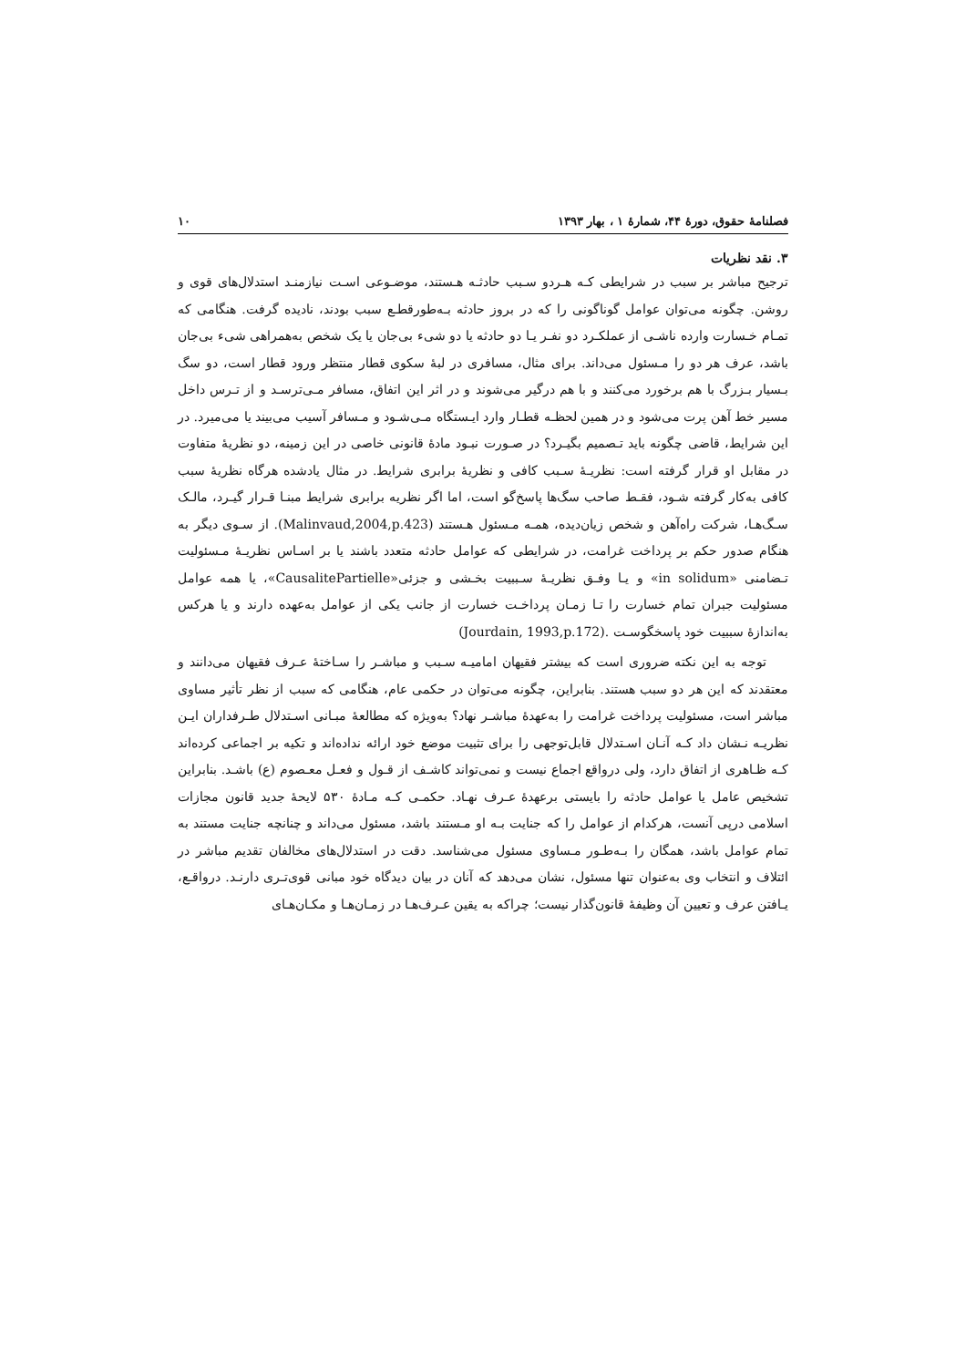فصلنامهٔ حقوق، دورهٔ ۴۴، شمارهٔ ۱ ، بهار ۱۳۹۳ ۱۰
۳. نقد نظریات
ترجیح مباشر بر سبب در شرایطی کـه هـردو سـبب حادثـه هـستند، موضـوعی اسـت نیازمنـد استدلال‌های قوی و روشن. چگونه می‌توان عوامل گوناگونی را که در بروز حادثه بـه‌طورقطـع سبب بودند، نادیده گرفت. هنگامی که تمـام خـسارت وارده ناشـی از عملکـرد دو نفـر یـا دو حادثه یا دو شیء بی‌جان یا یک شخص به‌همراهی شیء بی‌جان باشد، عرف هر دو را مـسئول می‌داند. برای مثال، مسافری در لبهٔ سکوی قطار منتظر ورود قطار است، دو سگ بـسیار بـزرگ با هم برخورد می‌کنند و با هم درگیر می‌شوند و در اثر این اتفاق، مسافر مـی‌ترسـد و از تـرس داخل مسیر خط آهن پرت می‌شود و در همین لحظـه قطـار وارد ایـستگاه مـی‌شـود و مـسافر آسیب می‌بیند یا می‌میرد. در این شرایط، قاضی چگونه باید تـصمیم بگیـرد؟ در صـورت نبـود مادهٔ قانونی خاصی در این زمینه، دو نظریهٔ متفاوت در مقابل او قرار گرفته است: نظریـهٔ سـبب کافی و نظریهٔ برابری شرایط. در مثال یادشده هرگاه نظریهٔ سبب کافی به‌کار گرفته شـود، فقـط صاحب سگ‌ها پاسخ‌گو است، اما اگر نظریه برابری شرایط مبنـا قـرار گیـرد، مالـک سـگ‌هـا، شرکت راه‌آهن و شخص زیان‌دیده، همـه مـسئول هـستند (Malinvaud,2004,p.423). از سـوی دیگر به هنگام صدور حکم بر پرداخت غرامت، در شرایطی که عوامل حادثه متعدد باشند یا بر اسـاس نظریـهٔ مـسئولیت تـضامنی «in solidum» و یـا وفـق نظریـهٔ سـببیت بخـشی و جزئی«CausalitePartielle»، یا همه عوامل مسئولیت جبران تمام خسارت را تـا زمـان پرداخـت خسارت از جانب یکی از عوامل به‌عهده دارند و یا هرکس به‌اندازهٔ سببیت خود پاسخگوسـت .(Jourdain, 1993,p.172)
توجه به این نکته ضروری است که بیشتر فقیهان امامیـه سـبب و مباشـر را سـاختهٔ عـرف فقیهان می‌دانند و معتقدند که این هر دو سبب هستند. بنابراین، چگونه می‌توان در حکمی عام، هنگامی که سبب از نظر تأثیر مساوی مباشر است، مسئولیت پرداخت غرامت را به‌عهدهٔ مباشـر نهاد؟ به‌ویژه که مطالعهٔ مبـانی اسـتدلال طـرفداران ایـن نظریـه نـشان داد کـه آنـان اسـتدلال قابل‌توجهی را برای تثبیت موضع خود ارائه نداده‌اند و تکیه بر اجماعی کرده‌اند کـه ظـاهری از اتفاق دارد، ولی درواقع اجماع نیست و نمی‌تواند کاشـف از قـول و فعـل معـصوم (ع) باشـد. بنابراین تشخیص عامل یا عوامل حادثه را بایستی برعهدهٔ عـرف نهـاد. حکمـی کـه مـادهٔ ۵۳۰ لایحهٔ جدید قانون مجازات اسلامی درپی آنست، هرکدام از عوامل را که جنایت بـه او مـستند باشد، مسئول می‌داند و چنانچه جنایت مستند به تمام عوامل باشد، همگان را بـه‌طـور مـساوی مسئول می‌شناسد. دقت در استدلال‌های مخالفان تقدیم مباشر در ائتلاف و انتخاب وی به‌عنوان تنها مسئول، نشان می‌دهد که آنان در بیان دیدگاه خود مبانی قوی‌تـری دارنـد. درواقـع، یـافتن عرف و تعیین آن وظیفهٔ قانون‌گذار نیست؛ چراکه به یقین عـرف‌هـا در زمـان‌هـا و مکـان‌هـای